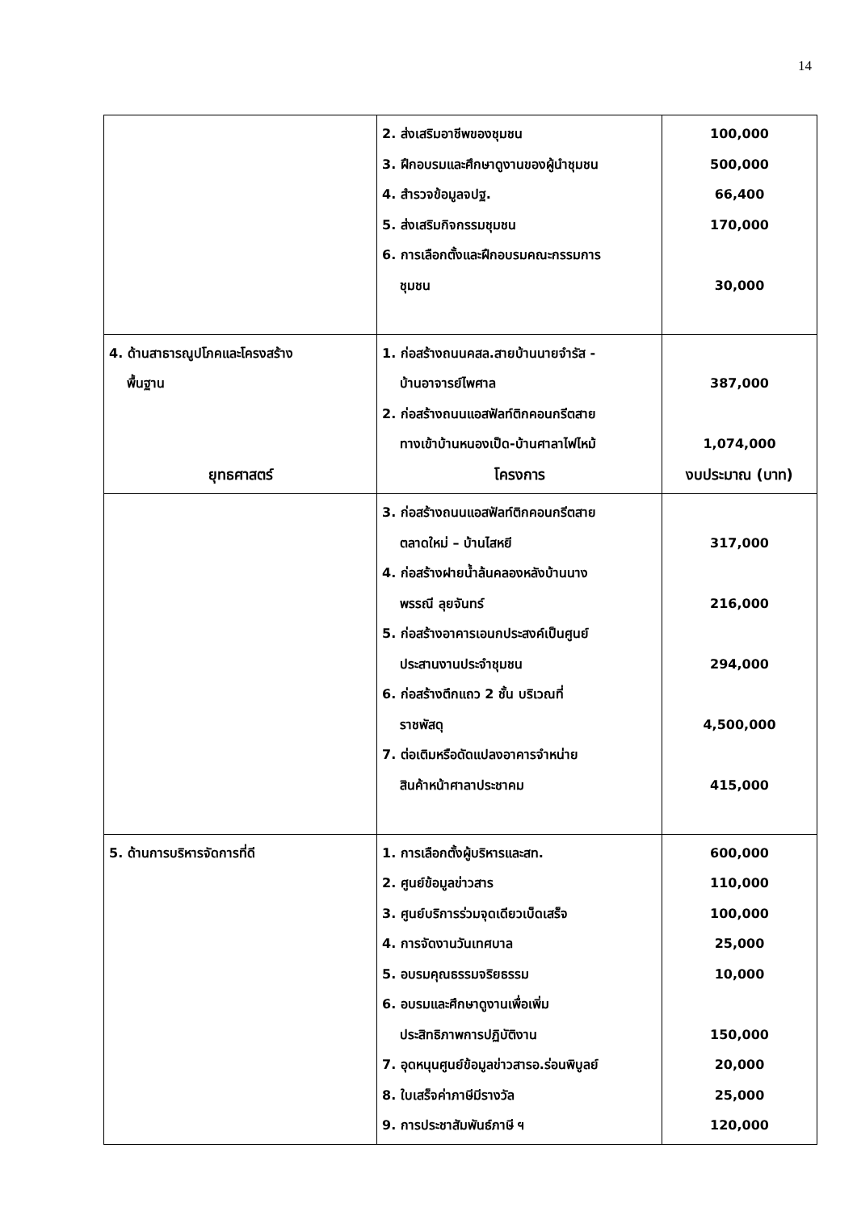14
| | 2. ส่งเสริมอาชีพของชุมชน 3. ฝึกอบรมและศึกษาดูงานของผู้นำชุมชน 4. สำรวจข้อมูลจปฐ. 5. ส่งเสริมกิจกรรมชุมชน 6. การเลือกตั้งและฝึกอบรมคณะกรรมการ ชุมชน | 100,000 500,000 66,400 170,000 30,000 |
| 4. ด้านสาธารณูปโภคและโครงสร้าง พื้นฐาน ยุทธศาสตร์ | 1. ก่อสร้างถนนคสล.สายบ้านนายจำรัส - บ้านอาจารย์ไพศาล 2. ก่อสร้างถนนแอสฟัลท์ติกคอนกรีตสาย ทางเข้าบ้านหนองเป็ด-บ้านศาลาไฟไหม้ โครงการ | 387,000 1,074,000 งบประมาณ (บาท) |
| | 3. ก่อสร้างถนนแอสฟัลท์ติกคอนกรีตสาย ตลาดใหม่ – บ้านไสหยี 4. ก่อสร้างฝายน้ำล้นคลองหลังบ้านนาง พรรณี ลุยจันทร์ 5. ก่อสร้างอาคารเอนกประสงค์เป็นศูนย์ ประสานงานประจำชุมชน 6. ก่อสร้างตึกแถว 2 ชั้น บริเวณที่ ราชพัสดุ 7. ต่อเติมหรือดัดแปลงอาคารจำหน่าย สินค้าหน้าศาลาประชาคม | 317,000 216,000 294,000 4,500,000 415,000 |
| 5. ด้านการบริหารจัดการที่ดี | 1. การเลือกตั้งผู้บริหารและสท. 2. ศูนย์ข้อมูลข่าวสาร 3. ศูนย์บริการร่วมจุดเดียวเบ็ดเสร็จ 4. การจัดงานวันเทศบาล 5. อบรมคุณธรรมจริยธรรม 6. อบรมและศึกษาดูงานเพื่อเพิ่ม ประสิทธิภาพการปฏิบัติงาน 7. อุดหนุนศูนย์ข้อมูลข่าวสารอ.ร่อนพิบูลย์ 8. ใบเสร็จค่าภาษีมีรางวัล 9. การประชาสัมพันธ์ภาษี ฯ | 600,000 110,000 100,000 25,000 10,000 150,000 20,000 25,000 120,000 |